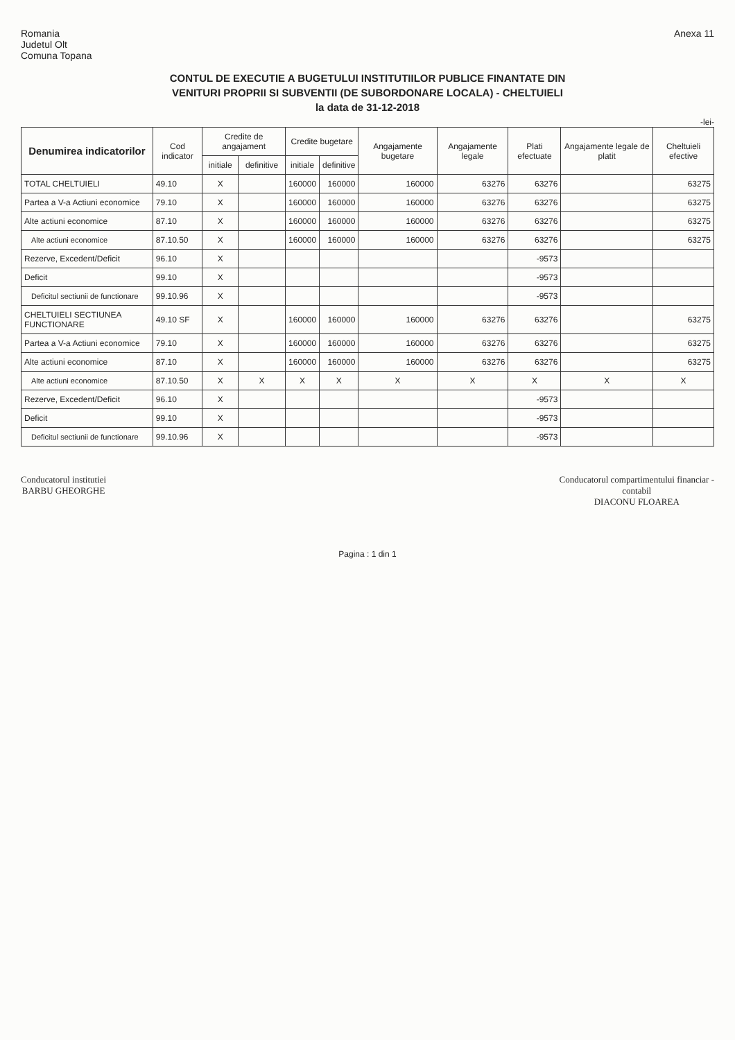Romania
Judetul Olt
Comuna Topana
Anexa 11
CONTUL DE EXECUTIE A BUGETULUI INSTITUTIILOR PUBLICE FINANTATE DIN
VENITURI PROPRII SI SUBVENTII (DE SUBORDONARE LOCALA) - CHELTUIELI
la data de 31-12-2018
-lei-
| Denumirea indicatorilor | Cod indicator | Credite de angajament | | Credite bugetare | | Angajamente bugetare | Angajamente legale | Plati efectuate | Angajamente legale de platit | Cheltuieli efective |
| --- | --- | --- | --- | --- | --- | --- | --- | --- | --- | --- |
| | | initiale | definitive | initiale | definitive | | | | | |
| TOTAL CHELTUIELI | 49.10 | X | | 160000 | 160000 | 160000 | 63276 | 63276 | | 63275 |
| Partea a V-a Actiuni economice | 79.10 | X | | 160000 | 160000 | 160000 | 63276 | 63276 | | 63275 |
| Alte actiuni economice | 87.10 | X | | 160000 | 160000 | 160000 | 63276 | 63276 | | 63275 |
| Alte actiuni economice | 87.10.50 | X | | 160000 | 160000 | 160000 | 63276 | 63276 | | 63275 |
| Rezerve, Excedent/Deficit | 96.10 | X | | | | | | -9573 | | |
| Deficit | 99.10 | X | | | | | | -9573 | | |
| Deficitul sectiunii de functionare | 99.10.96 | X | | | | | | -9573 | | |
| CHELTUIELI SECTIUNEA FUNCTIONARE | 49.10 SF | X | | 160000 | 160000 | 160000 | 63276 | 63276 | | 63275 |
| Partea a V-a Actiuni economice | 79.10 | X | | 160000 | 160000 | 160000 | 63276 | 63276 | | 63275 |
| Alte actiuni economice | 87.10 | X | | 160000 | 160000 | 160000 | 63276 | 63276 | | 63275 |
| Alte actiuni economice | 87.10.50 | X | X | X | X | X | X | X | X | X |
| Rezerve, Excedent/Deficit | 96.10 | X | | | | | | -9573 | | |
| Deficit | 99.10 | X | | | | | | -9573 | | |
| Deficitul sectiunii de functionare | 99.10.96 | X | | | | | | -9573 | | |
Conducatorul institutiei
BARBU GHEORGHE
Conducatorul compartimentului financiar -
contabil
DIACONU FLOAREA
Pagina : 1 din 1